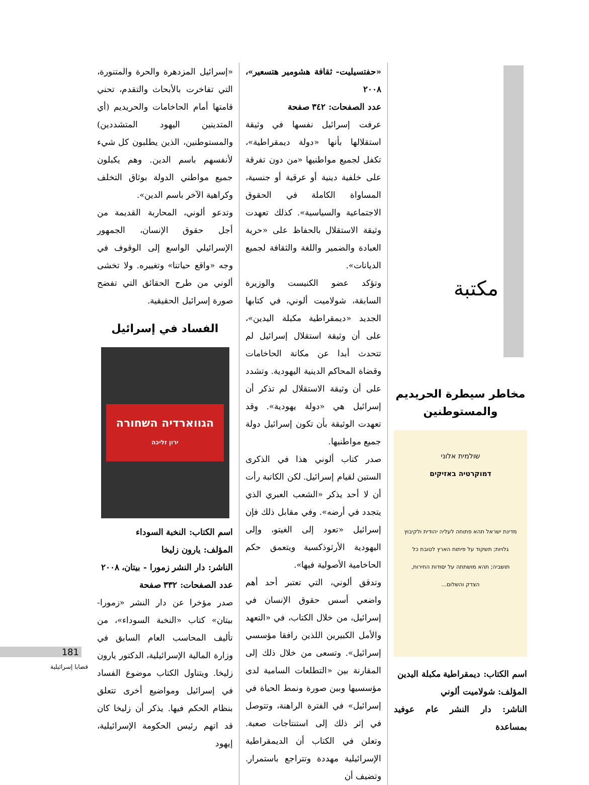مكتبة
مخاطر سيطرة الحريديم والمستوطنين
שולמית אלוני
דמוקרטיה באזיקים
מדינת ישראל תהא פתוחה לעליה יהודית ולקיבוץ גלויות; תשקוד על פיתוח הארץ לטובת כל תושביה; תהא מושתתה על יסודות החירות, הצדק והשלום...
اسم الكتاب: ديمقراطية مكبلة اليدين
المؤلف: شولاميت ألوني
الناشر: دار النشر عام عوفيد بمساعدة
«حفتسيليت- ثقافة هشومير هتسعير»، ٢٠٠٨
عدد الصفحات: ٣٤٢ صفحة
عرفت إسرائيل نفسها في وثيقة استقلالها بأنها «دولة ديمقراطية»، تكفل لجميع مواطنيها «من دون تفرقة على خلفية دينية أو عرقية أو جنسية، المساواة الكاملة في الحقوق الاجتماعية والسياسية». كذلك تعهدت وثيقة الاستقلال بالحفاظ على «حرية العبادة والضمير واللغة والثقافة لجميع الديانات».
وتؤكد عضو الكنيست والوزيرة السابقة، شولاميت ألوني، في كتابها الجديد «ديمقراطية مكبلة اليدين»، على أن وثيقة استقلال إسرائيل لم تتحدث أبدا عن مكانة الحاخامات وقضاة المحاكم الدينية اليهودية. وتشدد على أن وثيقة الاستقلال لم تذكر أن إسرائيل هي «دولة يهودية». وقد تعهدت الوثيقة بأن تكون إسرائيل دولة جميع مواطنيها.
صدر كتاب ألوني هذا في الذكرى الستين لقيام إسرائيل. لكن الكاتبة رأت أن لا أحد يذكر «الشعب العبري الذي يتجدد في أرضه». وفي مقابل ذلك فإن إسرائيل «تعود إلى الغيتو، وإلى اليهودية الأرثوذكسية ويتعمق حكم الحاخامية الأصولية فيها».
وتدقق ألوني، التي تعتبر أحد أهم واضعي أسس حقوق الإنسان في إسرائيل، من خلال الكتاب، في «التعهد والأمل الكبيرين اللذين رافقا مؤسسي إسرائيل». وتسعى من خلال ذلك إلى المقارنة بين «التطلعات السامية لدى مؤسسيها وبين صورة ونمط الحياة في إسرائيل» في الفترة الراهنة، وتتوصل في إثر ذلك إلى استنتاجات صعبة. وتعلن في الكتاب أن الديمقراطية الإسرائيلية مهددة وتتراجع باستمرار. وتضيف أن
«إسرائيل المزدهرة والحرة والمتنورة، التي تفاخرت بالأبحاث والتقدم، تحني قامتها أمام الحاخامات والحريديم (أي المتدينين اليهود المتشددين) والمستوطنين، الذين يطلبون كل شيء لأنفسهم باسم الدين. وهم يكبلون جميع مواطني الدولة بوثاق التخلف وكراهية الآخر باسم الدين».
وتدعو ألوني، المحاربة القديمة من أجل حقوق الإنسان، الجمهور الإسرائيلي الواسع إلى الوقوف في وجه «واقع حياتنا» وتغييره. ولا تخشى ألوني من طرح الحقائق التي تفضح صورة إسرائيل الحقيقية.
الفساد في إسرائيل
הגווארדיה השחורה
ירון זליכה
اسم الكتاب: النخبة السوداء
المؤلف: يارون زليخا
الناشر: دار النشر زمورا - بيتان، ٢٠٠٨
عدد الصفحات: ٣٣٢ صفحة
صدر مؤخرا عن دار النشر «زمورا- بيتان» كتاب «النخبة السوداء»، من تأليف المحاسب العام السابق في وزارة المالية الإسرائيلية، الدكتور يارون زليخا. ويتناول الكتاب موضوع الفساد في إسرائيل ومواضيع أخرى تتعلق بنظام الحكم فيها. يذكر أن زليخا كان قد اتهم رئيس الحكومة الإسرائيلية، إيهود
181
قضايا إسرائيلية